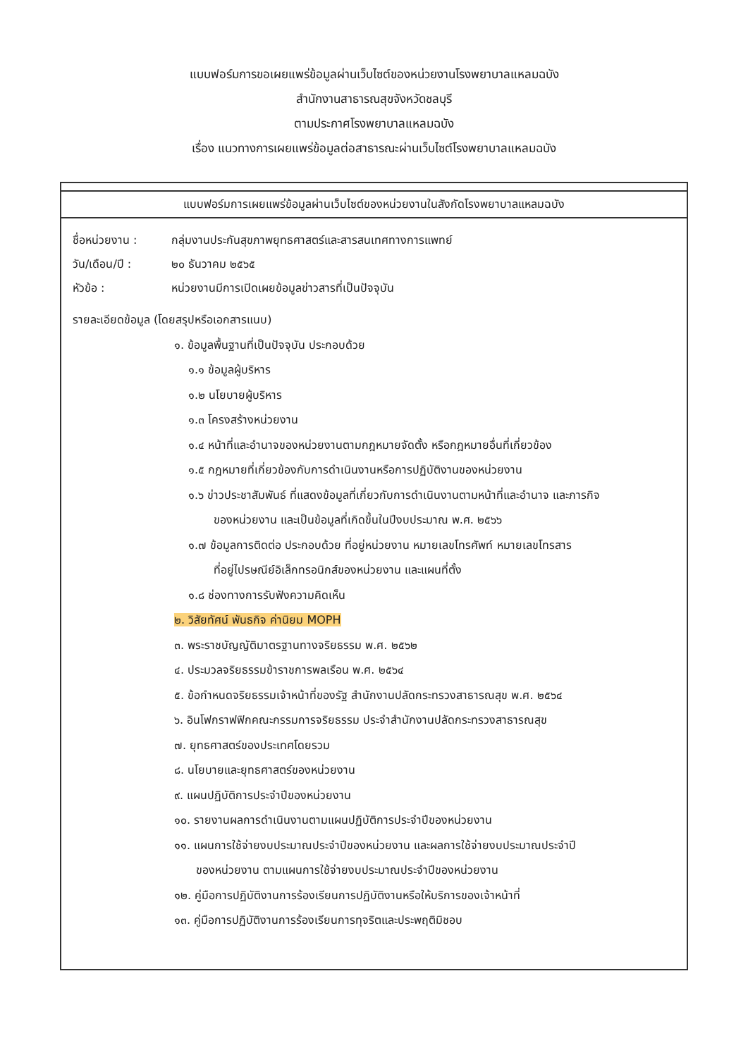แบบฟอร์มการขอเผยแพร่ข้อมูลผ่านเว็บไซต์ของหน่วยงานโรงพยาบาลแหลมฉบัง
สำนักงานสาธารณสุขจังหวัดชลบุรี
ตามประกาศโรงพยาบาลแหลมฉบัง
เรื่อง แนวทางการเผยแพร่ข้อมูลต่อสาธารณะผ่านเว็บไซต์โรงพยาบาลแหลมฉบัง
แบบฟอร์มการเผยแพร่ข้อมูลผ่านเว็บไซต์ของหน่วยงานในสังกัดโรงพยาบาลแหลมฉบัง
ชื่อหน่วยงาน : กลุ่มงานประกันสุขภาพยุทธศาสตร์และสารสนเทศทางการแพทย์
วัน/เดือน/ปี : ๒๐ ธันวาคม ๒๕๖๕
หัวข้อ : หน่วยงานมีการเปิดเผยข้อมูลข่าวสารที่เป็นปัจจุบัน
รายละเอียดข้อมูล (โดยสรุปหรือเอกสารแนบ)
๑. ข้อมูลพื้นฐานที่เป็นปัจจุบัน ประกอบด้วย
๑.๑ ข้อมูลผู้บริหาร
๑.๒ นโยบายผู้บริหาร
๑.๓ โครงสร้างหน่วยงาน
๑.๔ หน้าที่และอำนาจของหน่วยงานตามกฎหมายจัดตั้ง หรือกฎหมายอื่นที่เกี่ยวข้อง
๑.๕ กฎหมายที่เกี่ยวข้องกับการดำเนินงานหรือการปฏิบัติงานของหน่วยงาน
๑.๖ ข่าวประชาสัมพันธ์ ที่แสดงข้อมูลที่เกี่ยวกับการดำเนินงานตามหน้าที่และอำนาจ และภารกิจ
ของหน่วยงาน และเป็นข้อมูลที่เกิดขึ้นในปีงบประมาณ พ.ศ. ๒๕๖๖
๑.๗ ข้อมูลการติดต่อ ประกอบด้วย ที่อยู่หน่วยงาน หมายเลขโทรศัพท์ หมายเลขโทรสาร
ที่อยู่ไปรษณีย์อิเล็กทรอนิกส์ของหน่วยงาน และแผนที่ตั้ง
๑.๘ ช่องทางการรับฟังความคิดเห็น
๒. วิสัยทัศน์ พันธกิจ ค่านิยม MOPH
๓. พระราชบัญญัติมาตรฐานทางจริยธรรม พ.ศ. ๒๕๖๒
๔. ประมวลจริยธรรมข้าราชการพลเรือน พ.ศ. ๒๕๖๔
๕. ข้อกำหนดจริยธรรมเจ้าหน้าที่ของรัฐ สำนักงานปลัดกระทรวงสาธารณสุข พ.ศ. ๒๕๖๔
๖. อินโฟกราฟฟิกคณะกรรมการจริยธรรม ประจำสำนักงานปลัดกระทรวงสาธารณสุข
๗. ยุทธศาสตร์ของประเทศโดยรวม
๘. นโยบายและยุทธศาสตร์ของหน่วยงาน
๙. แผนปฏิบัติการประจำปีของหน่วยงาน
๑๐. รายงานผลการดำเนินงานตามแผนปฏิบัติการประจำปีของหน่วยงาน
๑๑. แผนการใช้จ่ายงบประมาณประจำปีของหน่วยงาน และผลการใช้จ่ายงบประมาณประจำปี
ของหน่วยงาน ตามแผนการใช้จ่ายงบประมาณประจำปีของหน่วยงาน
๑๒. คู่มือการปฏิบัติงานการร้องเรียนการปฏิบัติงานหรือให้บริการของเจ้าหน้าที่
๑๓. คู่มือการปฏิบัติงานการร้องเรียนการทุจริตและประพฤติมิชอบ